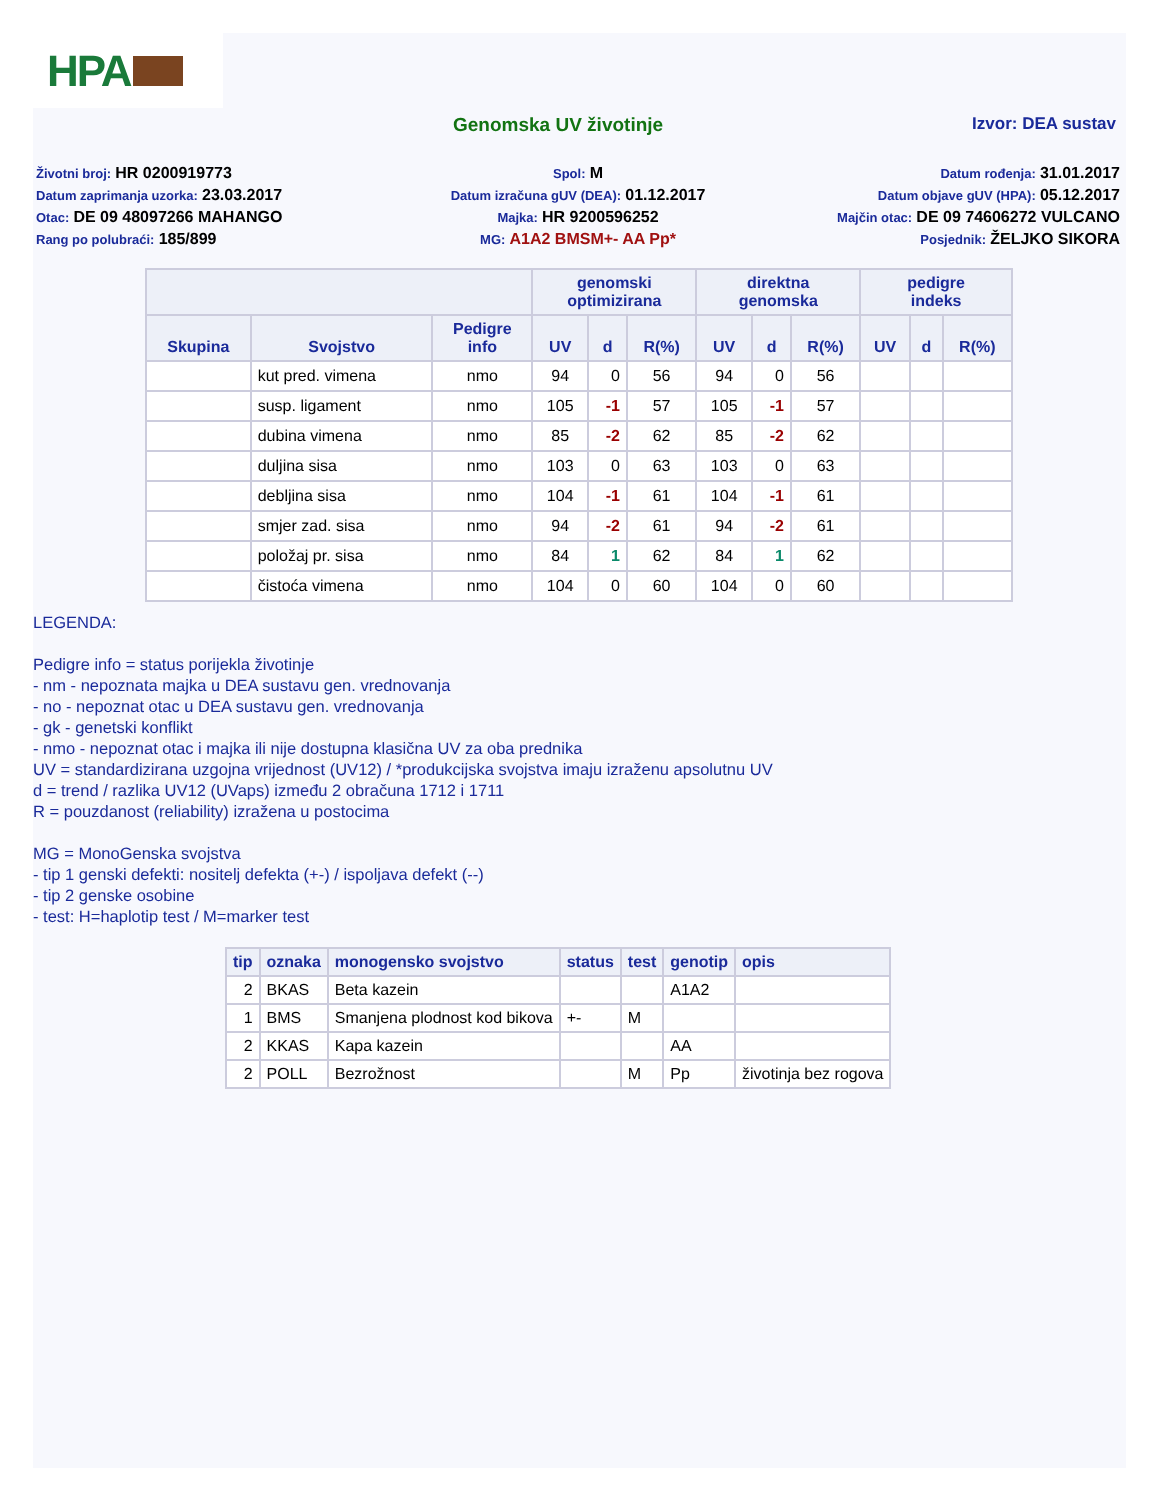HPA
Genomska UV životinje Izvor: DEA sustav
Životni broj: HR 0200919773
Spol: M
Datum rođenja: 31.01.2017
Datum zaprimanja uzorka: 23.03.2017
Datum izračuna gUV (DEA): 01.12.2017
Datum objave gUV (HPA): 05.12.2017
Otac: DE 09 48097266 MAHANGO
Majka: HR 9200596252
Majčin otac: DE 09 74606272 VULCANO
Rang po polubraći: 185/899
MG: A1A2 BMSM+- AA Pp*
Posjednik: ŽELJKO SIKORA
| | | | genomski optimizirana | | | direktna genomska | | | pedigre indeks | | |
| --- | --- | --- | --- | --- | --- | --- | --- | --- | --- | --- | --- |
| Skupina | Svojstvo | Pedigre info | UV | d | R(%) | UV | d | R(%) | UV | d | R(%) |
| | kut pred. vimena | nmo | 94 | 0 | 56 | 94 | 0 | 56 | | | |
| | susp. ligament | nmo | 105 | -1 | 57 | 105 | -1 | 57 | | | |
| | dubina vimena | nmo | 85 | -2 | 62 | 85 | -2 | 62 | | | |
| | duljina sisa | nmo | 103 | 0 | 63 | 103 | 0 | 63 | | | |
| | debljina sisa | nmo | 104 | -1 | 61 | 104 | -1 | 61 | | | |
| | smjer zad. sisa | nmo | 94 | -2 | 61 | 94 | -2 | 61 | | | |
| | položaj pr. sisa | nmo | 84 | 1 | 62 | 84 | 1 | 62 | | | |
| | čistoća vimena | nmo | 104 | 0 | 60 | 104 | 0 | 60 | | | |
LEGENDA:
Pedigre info = status porijekla životinje
- nm - nepoznata majka u DEA sustavu gen. vrednovanja
- no - nepoznat otac u DEA sustavu gen. vrednovanja
- gk - genetski konflikt
- nmo - nepoznat otac i majka ili nije dostupna klasična UV za oba prednika
UV = standardizirana uzgojna vrijednost (UV12) / *produkcijska svojstva imaju izraženu apsolutnu UV
d = trend / razlika UV12 (UVaps) između 2 obračuna 1712 i 1711
R = pouzdanost (reliability) izražena u postocima
MG = MonoGenska svojstva
- tip 1 genski defekti: nositelj defekta (+-) / ispoljava defekt (--)
- tip 2 genske osobine
- test: H=haplotip test / M=marker test
| tip | oznaka | monogensko svojstvo | status | test | genotip | opis |
| --- | --- | --- | --- | --- | --- | --- |
| 2 | BKAS | Beta kazein | | | A1A2 | |
| 1 | BMS | Smanjena plodnost kod bikova | +- | M | | |
| 2 | KKAS | Kapa kazein | | | AA | |
| 2 | POLL | Bezrožnost | | M | Pp | životinja bez rogova |